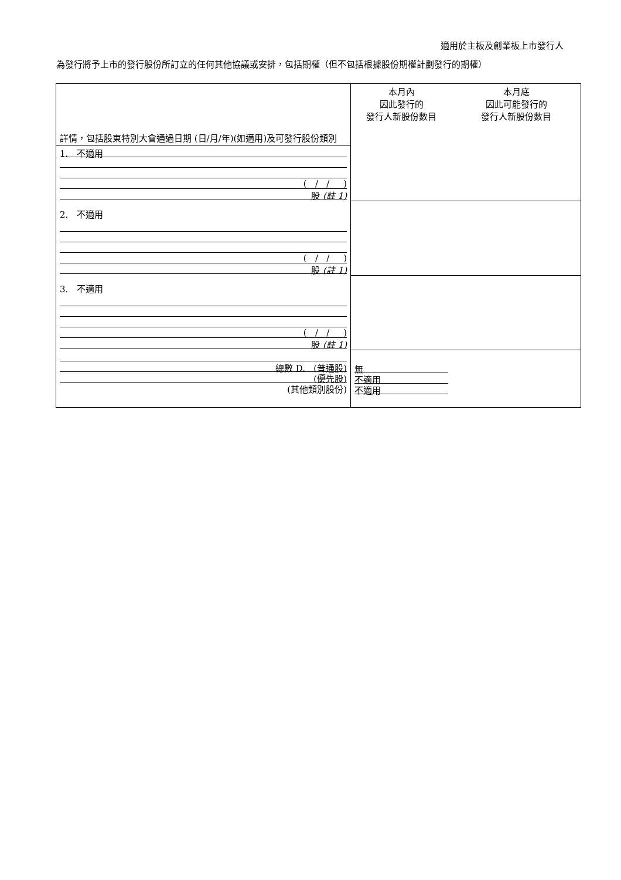適用於主板及創業板上市發行人
為發行將予上市的發行股份所訂立的任何其他協議或安排，包括期權（但不包括根據股份期權計劃發行的期權）
| 詳情，包括股東特別大會通過日期 (日/月/年)(如適用)及可發行股份類別 | 本月內 因此發行的 發行人新股份數目 | 本月底 因此可能發行的 發行人新股份數目 |
| --- | --- | --- |
| 1. 不適用 ( / / ) 股 (註 1) | | |
| 2. 不適用 ( / / ) 股 (註 1) | | |
| 3. 不適用 ( / / ) 股 (註 1) | | |
| 總數 D. (普通股) (優先股) (其他類別股份) | 無 不適用 不適用 | |